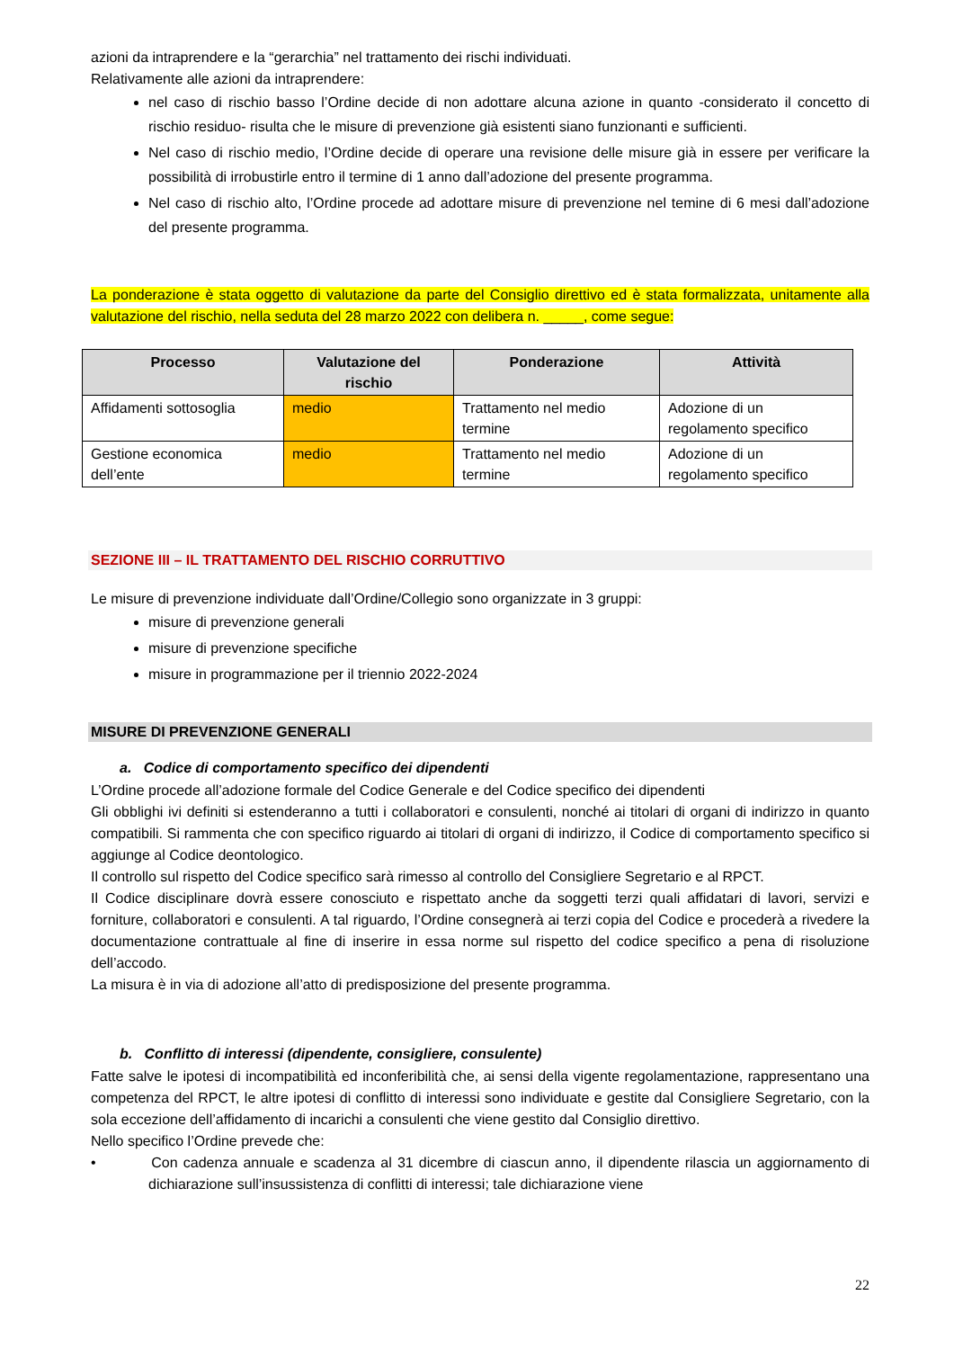azioni da intraprendere e la “gerarchia” nel trattamento dei rischi individuati.
Relativamente alle azioni da intraprendere:
nel caso di rischio basso l’Ordine decide di non adottare alcuna azione in quanto -considerato il concetto di rischio residuo- risulta che le misure di prevenzione già esistenti siano funzionanti e sufficienti.
Nel caso di rischio medio, l’Ordine decide di operare una revisione delle misure già in essere per verificare la possibilità di irrobustirle entro il termine di 1 anno dall’adozione del presente programma.
Nel caso di rischio alto, l’Ordine procede ad adottare misure di prevenzione nel temine di 6 mesi dall’adozione del presente programma.
La ponderazione è stata oggetto di valutazione da parte del Consiglio direttivo ed è stata formalizzata, unitamente alla valutazione del rischio, nella seduta del 28 marzo 2022 con delibera n. _____, come segue:
| Processo | Valutazione del rischio | Ponderazione | Attività |
| --- | --- | --- | --- |
| Affidamenti sottosoglia | medio | Trattamento nel medio termine | Adozione di un regolamento specifico |
| Gestione economica dell’ente | medio | Trattamento nel medio termine | Adozione di un regolamento specifico |
SEZIONE III – IL TRATTAMENTO DEL RISCHIO CORRUTTIVO
Le misure di prevenzione individuate dall’Ordine/Collegio sono organizzate in 3 gruppi:
misure di prevenzione generali
misure di prevenzione specifiche
misure in programmazione per il triennio 2022-2024
MISURE DI PREVENZIONE GENERALI
a. Codice di comportamento specifico dei dipendenti
L’Ordine procede all’adozione formale del Codice Generale e del Codice specifico dei dipendenti
Gli obblighi ivi definiti si estenderanno a tutti i collaboratori e consulenti, nonché ai titolari di organi di indirizzo in quanto compatibili. Si rammenta che con specifico riguardo ai titolari di organi di indirizzo, il Codice di comportamento specifico si aggiunge al Codice deontologico.
Il controllo sul rispetto del Codice specifico sarà rimesso al controllo del Consigliere Segretario e al RPCT.
Il Codice disciplinare dovrà essere conosciuto e rispettato anche da soggetti terzi quali affidatari di lavori, servizi e forniture, collaboratori e consulenti. A tal riguardo, l’Ordine consegnerà ai terzi copia del Codice e procederà a rivedere la documentazione contrattuale al fine di inserire in essa norme sul rispetto del codice specifico a pena di risoluzione dell’accodo.
La misura è in via di adozione all’atto di predisposizione del presente programma.
b. Conflitto di interessi (dipendente, consigliere, consulente)
Fatte salve le ipotesi di incompatibilità ed inconferibilità che, ai sensi della vigente regolamentazione, rappresentano una competenza del RPCT, le altre ipotesi di conflitto di interessi sono individuate e gestite dal Consigliere Segretario, con la sola eccezione dell’affidamento di incarichi a consulenti che viene gestito dal Consiglio direttivo.
Nello specifico l’Ordine prevede che:
• Con cadenza annuale e scadenza al 31 dicembre di ciascun anno, il dipendente rilascia un aggiornamento di dichiarazione sull’insussistenza di conflitti di interessi; tale dichiarazione viene
22